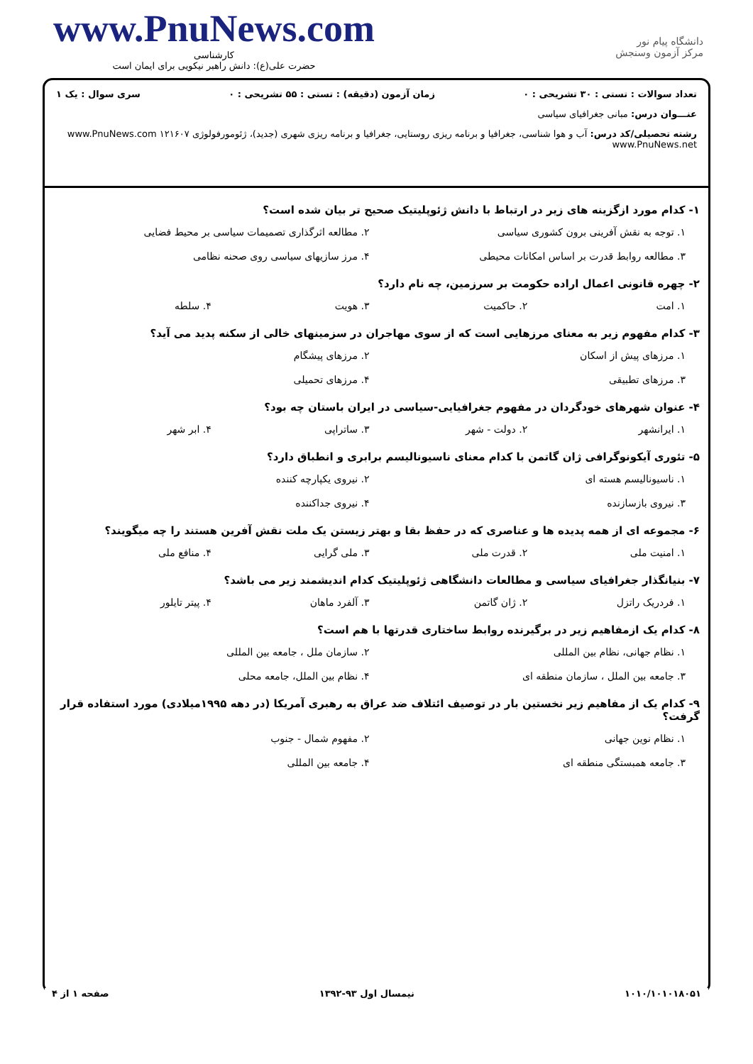www.PnuNews.com
کارشناسی
حضرت علی(ع): دانش راهبر نیکویی برای ایمان است
دانشگاه پیام نور
مرکز آزمون وسنجش
تعداد سوالات : تستی : ۳۰ تشریحی : ۰ زمان آزمون (دقیقه) : تستی : ۵۵ تشریحی : ۰ سری سوال : یک ۱
عنـــوان درس: مبانی جغرافیای سیاسی
رشته تحصیلی/کد درس: آب و هوا شناسی، جغرافیا و برنامه ریزی روستایی، جغرافیا و برنامه ریزی شهری (جدید)، ژئومورفولوژی ۱۲۱۶۰۷ www.PnuNews.com www.PnuNews.net
۱- کدام مورد ازگزینه های زیر در ارتباط با دانش ژئوپلیتیک صحیح تر بیان شده است؟
۱. توجه به نقش آفرینی برون کشوری سیاسی ۲. مطالعه اثرگذاری تصمیمات سیاسی بر محیط فضایی ۳. مطالعه روابط قدرت بر اساس امکانات محیطی ۴. مرز سازیهای سیاسی روی صحنه نظامی
۲- چهره قانونی اعمال اراده حکومت بر سرزمین، چه نام دارد؟
۱. امت ۲. حاکمیت ۳. هویت ۴. سلطه
۳- کدام مفهوم زیر به معنای مرزهایی است که از سوی مهاجران در سزمینهای خالی از سکنه پدید می آید؟
۱. مرزهای پیش از اسکان ۲. مرزهای پیشگام ۳. مرزهای تطبیقی ۴. مرزهای تحمیلی
۴- عنوان شهرهای خودگردان در مفهوم جغرافیایی-سیاسی در ایران باستان چه بود؟
۱. ایرانشهر ۲. دولت - شهر ۳. ساتراپی ۴. ابر شهر
۵- تئوری آیکونوگرافی ژان گاتمن با کدام معنای ناسیونالیسم برابری و انطباق دارد؟
۱. ناسیونالیسم هسته ای ۲. نیروی یکپارچه کننده ۳. نیروی بازسازنده ۴. نیروی جداکننده
۶- مجموعه ای از همه پدیده ها و عناصری که در حفظ بقا و بهتر زیستن یک ملت نقش آفرین هستند را چه میگویند؟
۱. امنیت ملی ۲. قدرت ملی ۳. ملی گرایی ۴. منافع ملی
۷- بنیانگذار جغرافیای سیاسی و مطالعات دانشگاهی ژئوپلیتیک کدام اندیشمند زیر می باشد؟
۱. فردریک راتزل ۲. ژان گاتمن ۳. آلفرد ماهان ۴. پیتر تایلور
۸- کدام یک ازمفاهیم زیر در برگیرنده روابط ساختاری قدرتها با هم است؟
۱. نظام جهانی، نظام بین المللی ۲. سازمان ملل ، جامعه بین المللی ۳. جامعه بین الملل ، سازمان منطقه ای ۴. نظام بین الملل، جامعه محلی
۹- کدام یک از مفاهیم زیر نخستین بار در توصیف ائتلاف ضد عراق به رهبری آمریکا (در دهه ۱۹۹۵میلادی) مورد استفاده قرار گرفت؟
۱. نظام نوین جهانی ۲. مفهوم شمال - جنوب ۳. جامعه همبستگی منطقه ای ۴. جامعه بین المللی
۱۰۱۰/۱۰۱۰۱۸۰۵۱ نیمسال اول ۹۳-۱۳۹۲ صفحه ۱ از ۴